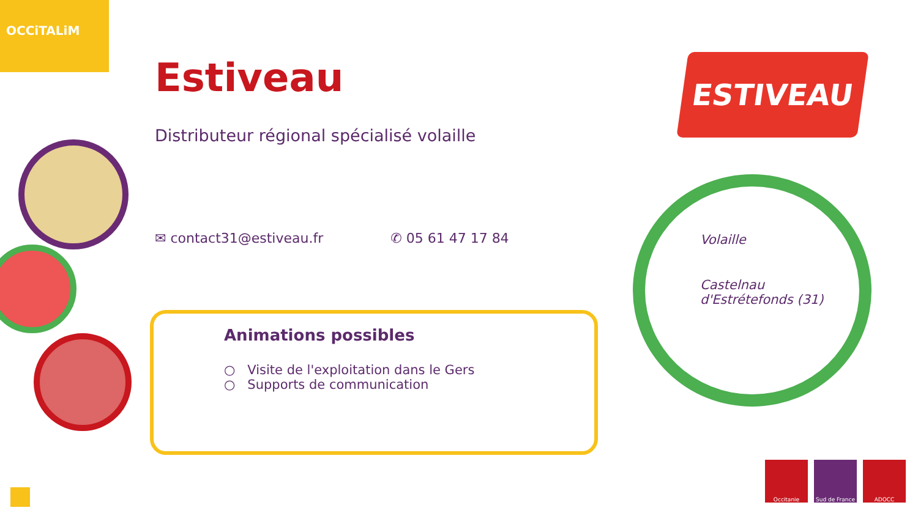OCCiTALiM
Estiveau
Distributeur régional spécialisé volaille
✉ contact31@estiveau.fr ✆ 05 61 47 17 84
Animations possibles
○ Visite de l'exploitation dans le Gers
○ Supports de communication
ESTIVEAU
Volaille
Castelnau
d'Estrétefonds (31)
Occitanie Sud de France
ADOCC